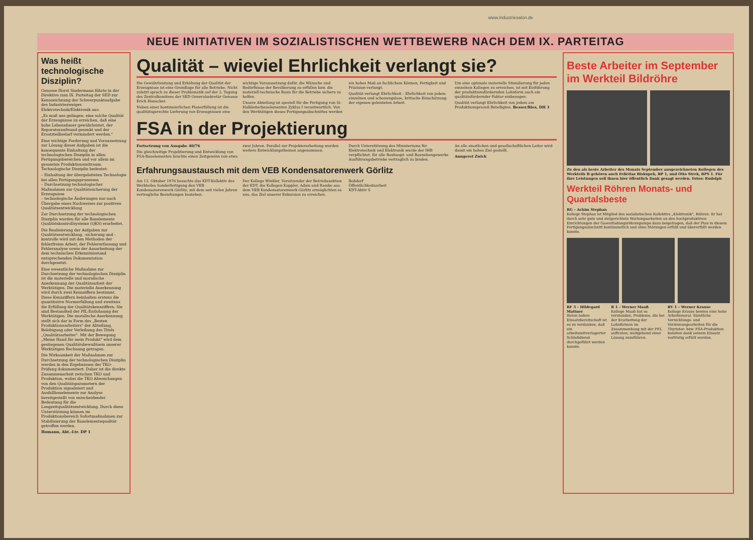www.industriesalon.de
NEUE INITIATIVEN IM SOZIALISTISCHEN WETTBEWERB NACH DEM IX. PARTEITAG
Was heißt technologische Disziplin?
Genosse Horst Sindermann führte in der Direktive zum IX. Parteitag der SED zur Kennzeichnung der Schwerpunktaufgabe des Industriezweiges Elektrotechnik/Elektronik aus:
„Es muß uns gelingen, eine solche Qualität der Erzeugnisse zu erreichen, daß eine hohe Lebensdauer gewährleistet, der Reparaturaufwand gesenkt und der Ersatzteilbedarf vermindert werden."
Eine wichtige Forderung und Voraussetzung zur Lösung dieser Aufgaben ist die konsequente Einhaltung der technologischen Disziplin in allen Fertigungsbereichen und vor allem im gesamten Produktionszeitraum. Technologische Disziplin bedeutet:
– Einhaltung der übergeleiteten Technologie bei allen Fertigungsprozessen
– Durchsetzung technologischer Maßnahmen zur Qualitätssicherung der Erzeugnisse
– technologische Änderungen nur nach Übergabe eines Nachweises zur positiven Qualitätsentwicklung
Zur Durchsetzung der technologischen Disziplin wurden für alle Bauelemente Qualitätskontrollsysteme (QKS) erarbeitet.
Die Realisierung der Aufgaben zur Qualitätsentwicklung, -sicherung und -kontrolle wird mit den Methoden der fehlerfreien Arbeit, der Fehlererfassung und Fehleranalyse sowie der Ausarbeitung der dem technischen Erkenntnisstand entsprechenden Dokumentation durchgesetzt.
Eine wesentliche Maßnahme zur Durchsetzung der technologischen Disziplin ist die materielle und moralische Anerkennung der Qualitätsarbeit der Werktätigen. Die materielle Anerkennung wird durch zwei Kennziffern bestimmt. Diese Kennziffern beinhalten erstens die quantitative Normerfüllung und zweitens die Erfüllung der Qualitätskennziffern. Sie sind Bestandteil der PfL-Entlohnung der Werktätigen. Die moralische Anerkennung stellt sich dar in Form des „Besten Produktionsarbeiters" der Abteilung, Belobigung oder Verleihung des Titels „Qualitätsarbeiter". Mit der Bewegung „Meine Hand für mein Produkt" wird dem gestiegenen Qualitätsbewußtsein unserer Werktätigen Rechnung getragen.
Die Wirksamkeit der Maßnahmen zur Durchsetzung der technologischen Disziplin werden in den Ergebnissen der TKO-Prüfung dokumentiert. Daher ist die direkte Zusammenarbeit zwischen TKO und Produktion, wobei die TKO Abweichungen von den Qualitätsparametern der Produktion signalisiert und Ausfallbauelemente zur Analyse bereitgestellt von entscheidender Bedeutung für die Langzeitqualitätsentwicklung. Durch diese Unterstützung können im Produktionsbereich Sofortmaßnahmen zur Stabilisierung der Bauelementequalität getroffen werden.
Homann, Abt.-Ltr. DP 1
Qualität – wieviel Ehrlichkeit verlangt sie?
Die Gewährleistung und Erhöhung der Qualität der Erzeugnisse ist eine Grundlage für alle Betriebe. Nicht zuletzt sprach zu dieser Problematik auf der 2. Tagung des Zentralkomitees der SED Generalsekretär Genosse Erich Honecker.
Neben einer kontinuierlichen Planerfüllung ist die qualitätsgerechte Lieferung von Erzeugnissen eine wichtige Voraussetzung dafür, die Wünsche und Bedürfnisse der Bevölkerung zu erfüllen bzw. die materiell-technische Basis für die Betriebe sichern zu helfen.
Unsere Abteilung ist speziell für die Fertigung von Si-Halbleiterbauelementen Zyklus I verantwortlich. Von den Werktätigen dieses Fertigungsabschnittes werden ein hohes Maß an fachlichem Können, Fertigkeit und Präzision verlangt.
Qualität verlangt Ehrlichkeit – Ehrlichkeit von jedem einzelnen und schonungslose, kritische Einschätzung der eigenen geleisteten Arbeit.
Um eine optimale materielle Stimulierung für jeden einzelnen Kollegen zu erreichen, ist mit Einführung der produktionsfördernden Lohnform auch ein qualitätsfördernder Faktor einbezogen.
Qualität verlangt Ehrlichkeit von jedem am Produktionsprozeß Beteiligten. Besser/Ries, DH 3
FSA in der Projektierung
Fortsetzung von Ausgabe 40/76
Die gleichzeitige Projektierung und Entwicklung von FSA-Bauelementen brachte einen Zeitgewinn von etwa zwei Jahren. Parallel zur Projekterarbeitung wurden weitere Entwicklungsthemen angenommen.
Durch Unterstützung des Ministeriums für Elektrotechnik und Elektronik wurde der IHB verpflichtet, für alle Bauhaupt- und Baunebengewerke Ausführungsbetriebe vertraglich zu binden.
An alle staatlichen und gesellschaftlichen Leiter wird damit ein hohes Ziel gestellt.
Anngeret Zwick
Erfahrungsaustausch mit dem VEB Kondensatorenwerk Görlitz
Am 13. Oktober 1976 besuchte das KDT-Kollektiv des Werkteiles Sonderfertigung den VEB Kondensatorenwerk Görlitz, mit dem seit vielen Jahren vertragliche Beziehungen bestehen.
Der Kollege Winkler, Vorsitzender der Betriebssektion der KDT, die Kollegen Kappler, Adam und Ramke aus dem VEB Kondensatorenwerk Görlitz ermöglichten es uns, das Ziel unserer Exkursion zu erreichen.
Boßdorf
Öffentlichkeitsarbeit
KDT-Aktiv S
Beste Arbeiter im September im Werkteil Bildröhre
Zu den als beste Arbeiter des Monats September ausgezeichneten Kollegen des Werkteils B gehören auch Felicitas Biskupek, BP 1, und Otto Strek, BPS 1. Für ihre Leistungen soll ihnen hier öffentlich Dank gesagt werden. Fotos: Rudolph
Werkteil Röhren Monats- und Quartalsbeste
RG – Achim Stephan
Kollege Stephan ist Mitglied des sozialistischen Kollektivs „Elektronik", Röhren. Er hat durch sehr gute und zielgerichtete Wartungsarbeiten an den hochproduktiven Einrichtungen der Gasentladungsröhrenpumpe dazu beigetragen, daß der Plan in diesem Fertigungsabschnitt kontinuierlich und ohne Störungen erfüllt und übererfüllt werden konnte.
RF 3 – Hildegard Mattner
Ihrem hohen Einsatzbereitschaft ist es zu verdanken, daß ein arbeitszeitverlagerter Schlußdienst durchgeführt werden konnte.
R 1 – Werner Maaß
Kollege Maaß hat es verstanden, Probleme, die bei der Erarbeitung der Lohnformen im Zusammenhang mit der PFL auftraten, weitgehend einer Lösung zuzuführen.
RV 1 – Werner Krause
Kollege Krause bewies eine hohe Arbeitsmoral. Sämtliche Vernicklungs- und Verzinnungsarbeiten für die Thyristor- bzw. FSA-Produktion konnten dank seinem Einsatz vorfristig erfüllt werden.